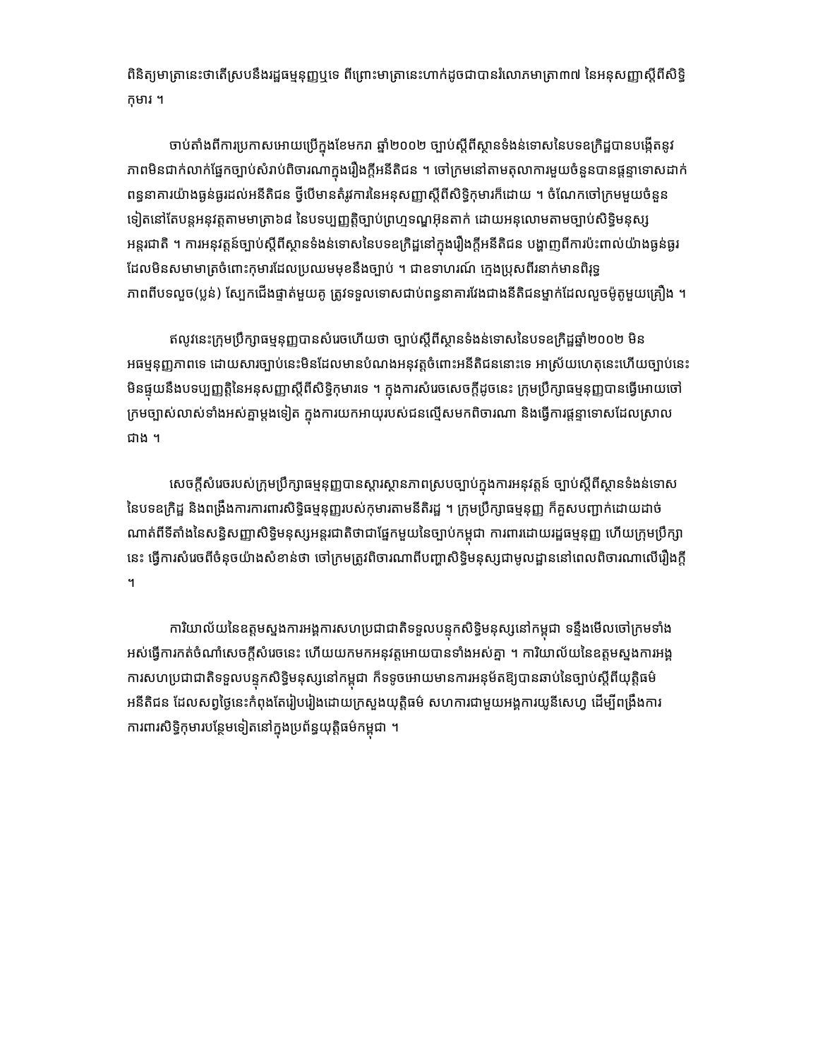ពិនិត្យមាត្រានេះថាតើស្របនឹងរដ្ឋធម្មនុញ្ញឬទេ ពីព្រោះមាត្រានេះហាក់ដូចជាបានរំលោភមាត្រា៣៧ នៃអនុសញ្ញាស្តីពីសិទ្ធិកុមារ ។
ចាប់តាំងពីការប្រកាសអោយប្រើក្នុងខែមករា ឆ្នាំ២០០២ ច្បាប់ស្តីពីស្ថានទំងន់ទោសនៃបទឧក្រិដ្ឋបានបង្កើតនូវភាពមិនជាក់លាក់ផ្នែកច្បាប់សំរាប់ពិចារណាក្នុងរឿងក្តីអនីតិជន ។ ចៅក្រមនៅតាមតុលាការមួយចំនួនបានផ្តន្ទាទោសដាក់ពន្ធនាគារយ៉ាងធ្ងន់ធ្ងរដល់អនីតិជន ថ្វីបើមានតំរូវការនៃអនុសញ្ញាស្តីពីសិទ្ធិកុមារក៏ដោយ ។ ចំណែកចៅក្រមមួយចំនួនទៀតនៅតែបន្តអនុវត្តតាមមាត្រា៦៨ នៃបទប្បញ្ញត្តិច្បាប់ព្រហ្មទណ្ឌអ៊ុនតាក់ ដោយអនុលោមតាមច្បាប់សិទ្ធិមនុស្សអន្តរជាតិ ។ ការអនុវត្តន៍ច្បាប់ស្តីពីស្ថានទំងន់ទោសនៃបទឧក្រិដ្ឋនៅក្នុងរឿងក្តីអនីតិជន បង្ហាញពីការប៉ះពាល់យ៉ាងធ្ងន់ធ្ងរ ដែលមិនសមាមាត្រចំពោះកុមារដែលប្រឈមមុខនឹងច្បាប់ ។ ជាឧទាហរណ៍ ក្មេងប្រុសពីរនាក់មានពិរុទ្ធភាពពីបទលួច(ប្លន់) ស្បែកជើងផ្ទាត់មួយគូ ត្រូវទទួលទោសជាប់ពន្ធនាគារវែងជាងនីតិជនម្នាក់ដែលលួចម៉ូតូមួយគ្រឿង ។
ឥលូវនេះក្រុមប្រឹក្សាធម្មនុញ្ញបានសំរេចហើយថា ច្បាប់ស្តីពីស្ថានទំងន់ទោសនៃបទឧក្រិដ្ឋឆ្នាំ២០០២ មិនអធម្មនុញ្ញភាពទេ ដោយសារច្បាប់នេះមិនដែលមានបំណងអនុវត្តចំពោះអនីតិជននោះទេ អាស្រ័យហេតុនេះហើយច្បាប់នេះ មិនផ្ទុយនឹងបទប្បញ្ញត្តិនៃអនុសញ្ញាស្តីពីសិទ្ធិកុមារទេ ។ ក្នុងការសំរេចសេចក្តីដូចនេះ ក្រុមប្រឹក្សាធម្មនុញ្ញបានធ្វើអោយចៅក្រមច្បាស់លាស់ទាំងអស់គ្នាម្តងទៀត ក្នុងការយកអាយុរបស់ជនល្មើសមកពិចារណា និងធ្វើការផ្តន្ទាទោសដែលស្រាលជាង ។
សេចក្តីសំរេចរបស់ក្រុមប្រឹក្សាធម្មនុញ្ញបានស្តារស្ថានភាពស្របច្បាប់ក្នុងការអនុវត្តន៍ ច្បាប់ស្តីពីស្ថានទំងន់ទោសនៃបទឧក្រិដ្ឋ និងពង្រឹងការការពារសិទ្ធិធម្មនុញ្ញរបស់កុមារតាមនីតិរដ្ឋ ។ ក្រុមប្រឹក្សាធម្មនុញ្ញ ក៏គួសបញ្ជាក់ដោយដាច់ណាត់ពីទីតាំងនៃសន្ធិសញ្ញាសិទ្ធិមនុស្សអន្តរជាតិថាជាផ្នែកមួយនៃច្បាប់កម្ពុជា ការពារដោយរដ្ឋធម្មនុញ្ញ ហើយក្រុមប្រឹក្សានេះ ធ្វើការសំរេចពីចំនុចយ៉ាងសំខាន់ថា ចៅក្រមត្រូវពិចារណាពីបញ្ហាសិទ្ធិមនុស្សជាមូលដ្ឋាននៅពេលពិចារណាលើរឿងក្តី ។
ការិយាល័យនៃឧត្តមស្នងការអង្គការសហប្រជាជាតិទទួលបន្ទុកសិទ្ធិមនុស្សនៅកម្ពុជា ទន្ទឹងមើលចៅក្រមទាំងអស់ធ្វើការកត់ចំណាំសេចក្តីសំរេចនេះ ហើយយកមកអនុវត្តអោយបានទាំងអស់គ្នា ។ ការិយាល័យនៃឧត្តមស្នងការអង្គការសហប្រជាជាតិទទួលបន្ទុកសិទ្ធិមនុស្សនៅកម្ពុជា ក៏ទទូចអោយមានការអនុម័តឱ្យបានឆាប់នៃច្បាប់ស្តីពីយុត្តិធម៌អនីតិជន ដែលសព្វថ្ងៃនេះកំពុងតែរៀបរៀងដោយក្រសួងយុត្តិធម៌ សហការជាមួយអង្គការយូនីសេហ្វ ដើម្បីពង្រឹងការការពារសិទ្ធិកុមារបន្ថែមទៀតនៅក្នុងប្រព័ន្ធយុត្តិធម៌កម្ពុជា ។